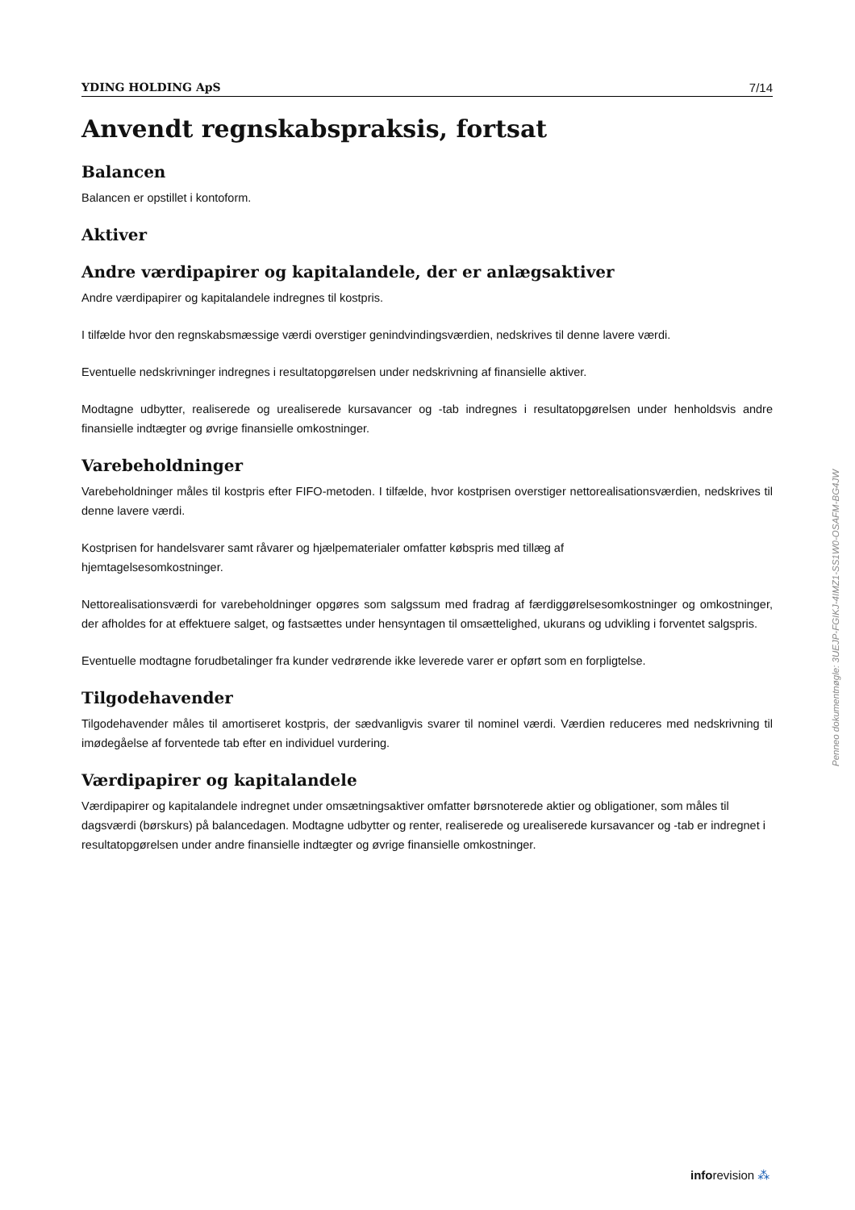YDING HOLDING ApS 7/14
Anvendt regnskabspraksis, fortsat
Balancen
Balancen er opstillet i kontoform.
Aktiver
Andre værdipapirer og kapitalandele, der er anlægsaktiver
Andre værdipapirer og kapitalandele indregnes til kostpris.
I tilfælde hvor den regnskabsmæssige værdi overstiger genindvindingsværdien, nedskrives til denne lavere værdi.
Eventuelle nedskrivninger indregnes i resultatopgørelsen under nedskrivning af finansielle aktiver.
Modtagne udbytter, realiserede og urealiserede kursavancer og -tab indregnes i resultatopgørelsen under henholdsvis andre finansielle indtægter og øvrige finansielle omkostninger.
Varebeholdninger
Varebeholdninger måles til kostpris efter FIFO-metoden. I tilfælde, hvor kostprisen overstiger nettorealisationsværdien, nedskrives til denne lavere værdi.
Kostprisen for handelsvarer samt råvarer og hjælpematerialer omfatter købspris med tillæg af
hjemtagelsesomkostninger.
Nettorealisationsværdi for varebeholdninger opgøres som salgssum med fradrag af færdiggørelsesomkostninger og omkostninger, der afholdes for at effektuere salget, og fastsættes under hensyntagen til omsættelighed, ukurans og udvikling i forventet salgspris.
Eventuelle modtagne forudbetalinger fra kunder vedrørende ikke leverede varer er opført som en forpligtelse.
Tilgodehavender
Tilgodehavender måles til amortiseret kostpris, der sædvanligvis svarer til nominel værdi. Værdien reduceres med nedskrivning til imødegåelse af forventede tab efter en individuel vurdering.
Værdipapirer og kapitalandele
Værdipapirer og kapitalandele indregnet under omsætningsaktiver omfatter børsnoterede aktier og obligationer, som måles til dagsværdi (børskurs) på balancedagen. Modtagne udbytter og renter, realiserede og urealiserede kursavancer og -tab er indregnet i resultatopgørelsen under andre finansielle indtægter og øvrige finansielle omkostninger.
Penneo dokumentnøgle: 3UEJP-FGIKJ-4IMZ1-SS1W0-OSAFM-BG4JW
inforevision ⁂